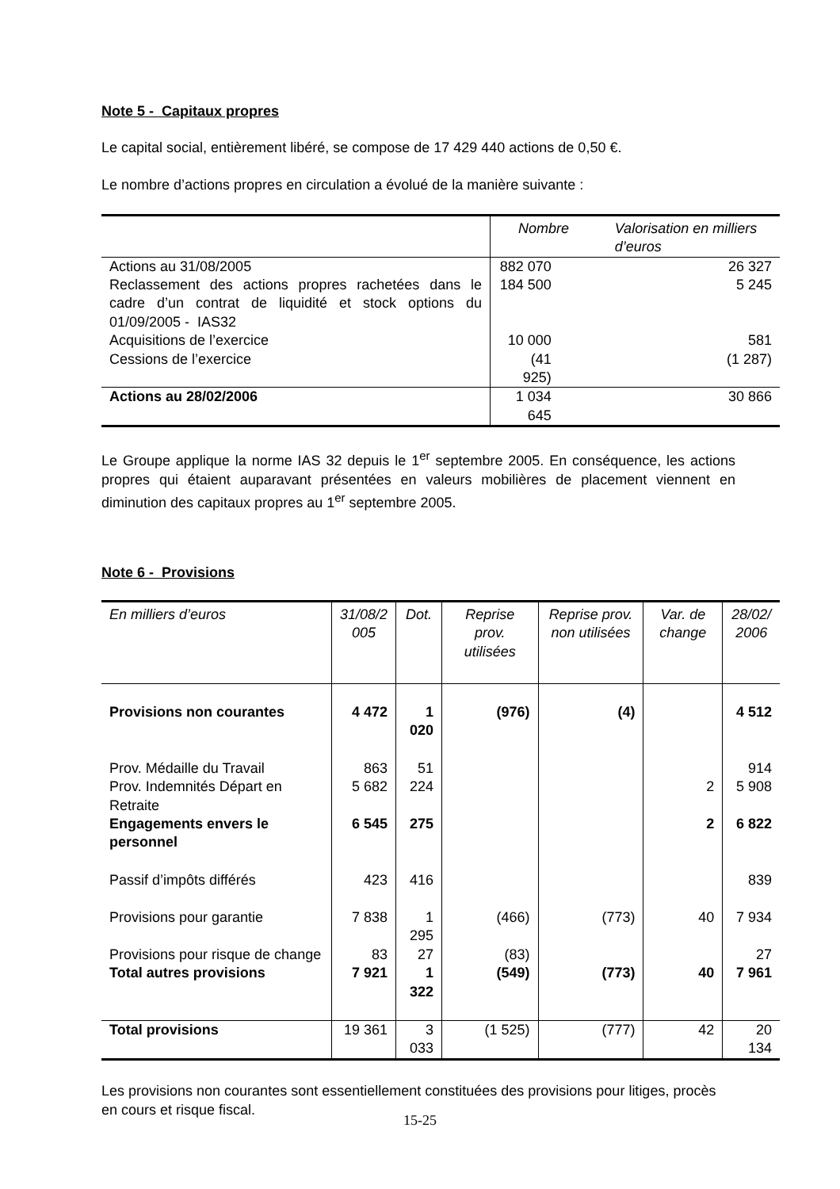Note 5 - Capitaux propres
Le capital social, entièrement libéré, se compose de 17 429 440 actions de 0,50 €.
Le nombre d’actions propres en circulation a évolué de la manière suivante :
| | Nombre | Valorisation en milliers d’euros |
| --- | --- | --- |
| Actions au 31/08/2005 | 882 070 | 26 327 |
| Reclassement des actions propres rachetées dans le cadre d’un contrat de liquidité et stock options du 01/09/2005 - IAS32 | 184 500 | 5 245 |
| Acquisitions de l’exercice | 10 000 | 581 |
| Cessions de l’exercice | (41 925) | (1 287) |
| Actions au 28/02/2006 | 1 034 645 | 30 866 |
Le Groupe applique la norme IAS 32 depuis le 1<sup>er</sup> septembre 2005. En conséquence, les actions propres qui étaient auparavant présentées en valeurs mobilières de placement viennent en diminution des capitaux propres au 1<sup>er</sup> septembre 2005.
Note 6 - Provisions
| En milliers d’euros | 31/08/2 005 | Dot. | Reprise prov. utilisées | Reprise prov. non utilisées | Var. de change | 28/02/ 2006 |
| --- | --- | --- | --- | --- | --- | --- |
| Provisions non courantes | 4 472 | 1 020 | (976) | (4) | | 4 512 |
| Prov. Médaille du Travail | 863 | 51 | | | | 914 |
| Prov. Indemnités Départ en Retraite | 5 682 | 224 | | | 2 | 5 908 |
| Engagements envers le personnel | 6 545 | 275 | | | 2 | 6 822 |
| Passif d’impôts différés | 423 | 416 | | | | 839 |
| Provisions pour garantie | 7 838 | 1 295 | (466) | (773) | 40 | 7 934 |
| Provisions pour risque de change | 83 | 27 | (83) | | | 27 |
| Total autres provisions | 7 921 | 1 322 | (549) | (773) | 40 | 7 961 |
| Total provisions | 19 361 | 3 033 | (1 525) | (777) | 42 | 20 134 |
Les provisions non courantes sont essentiellement constituées des provisions pour litiges, procès en cours et risque fiscal.
15-25